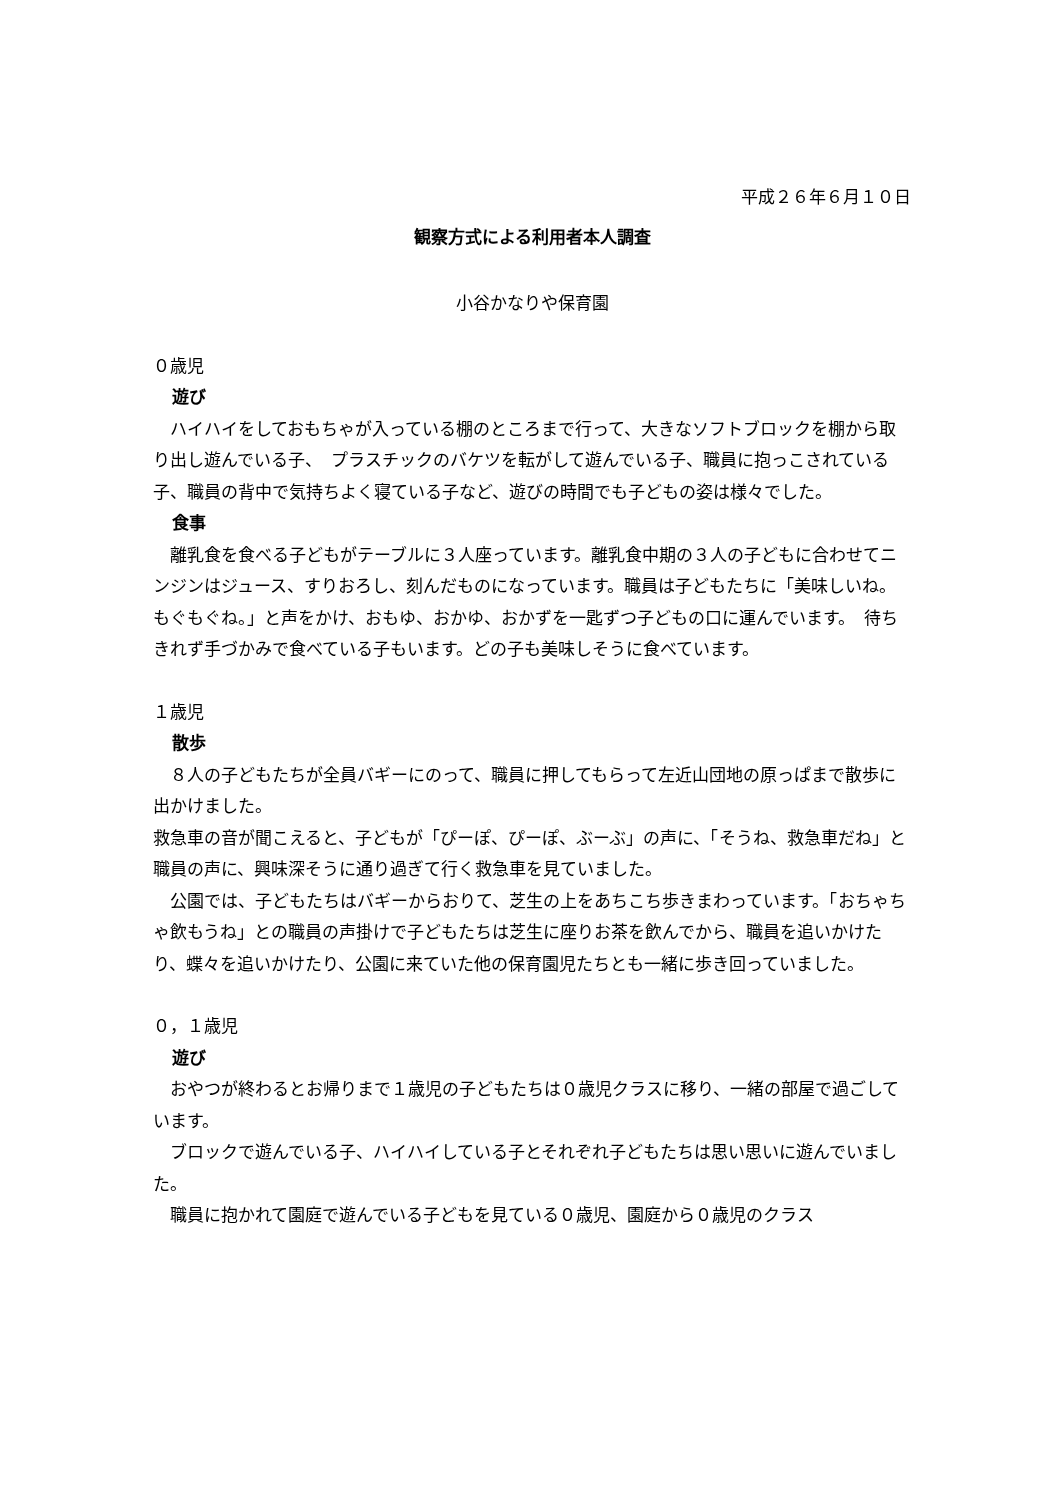平成２６年６月１０日
観察方式による利用者本人調査
小谷かなりや保育園
０歳児
遊び
　ハイハイをしておもちゃが入っている棚のところまで行って、大きなソフトブロックを棚から取り出し遊んでいる子、　プラスチックのバケツを転がして遊んでいる子、職員に抱っこされている子、職員の背中で気持ちよく寝ている子など、遊びの時間でも子どもの姿は様々でした。
食事
　離乳食を食べる子どもがテーブルに３人座っています。離乳食中期の３人の子どもに合わせてニンジンはジュース、すりおろし、刻んだものになっています。職員は子どもたちに「美味しいね。もぐもぐね。」と声をかけ、おもゆ、おかゆ、おかずを一匙ずつ子どもの口に運んでいます。　待ちきれず手づかみで食べている子もいます。どの子も美味しそうに食べています。
１歳児
散歩
　８人の子どもたちが全員バギーにのって、職員に押してもらって左近山団地の原っぱまで散歩に出かけました。
救急車の音が聞こえると、子どもが「ぴーぽ、ぴーぽ、ぶーぶ」の声に、「そうね、救急車だね」と職員の声に、興味深そうに通り過ぎて行く救急車を見ていました。
　公園では、子どもたちはバギーからおりて、芝生の上をあちこち歩きまわっています。「おちゃちゃ飲もうね」との職員の声掛けで子どもたちは芝生に座りお茶を飲んでから、職員を追いかけたり、蝶々を追いかけたり、公園に来ていた他の保育園児たちとも一緒に歩き回っていました。
０，１歳児
遊び
　おやつが終わるとお帰りまで１歳児の子どもたちは０歳児クラスに移り、一緒の部屋で過ごしています。
　ブロックで遊んでいる子、ハイハイしている子とそれぞれ子どもたちは思い思いに遊んでいました。
　職員に抱かれて園庭で遊んでいる子どもを見ている０歳児、園庭から０歳児のクラス